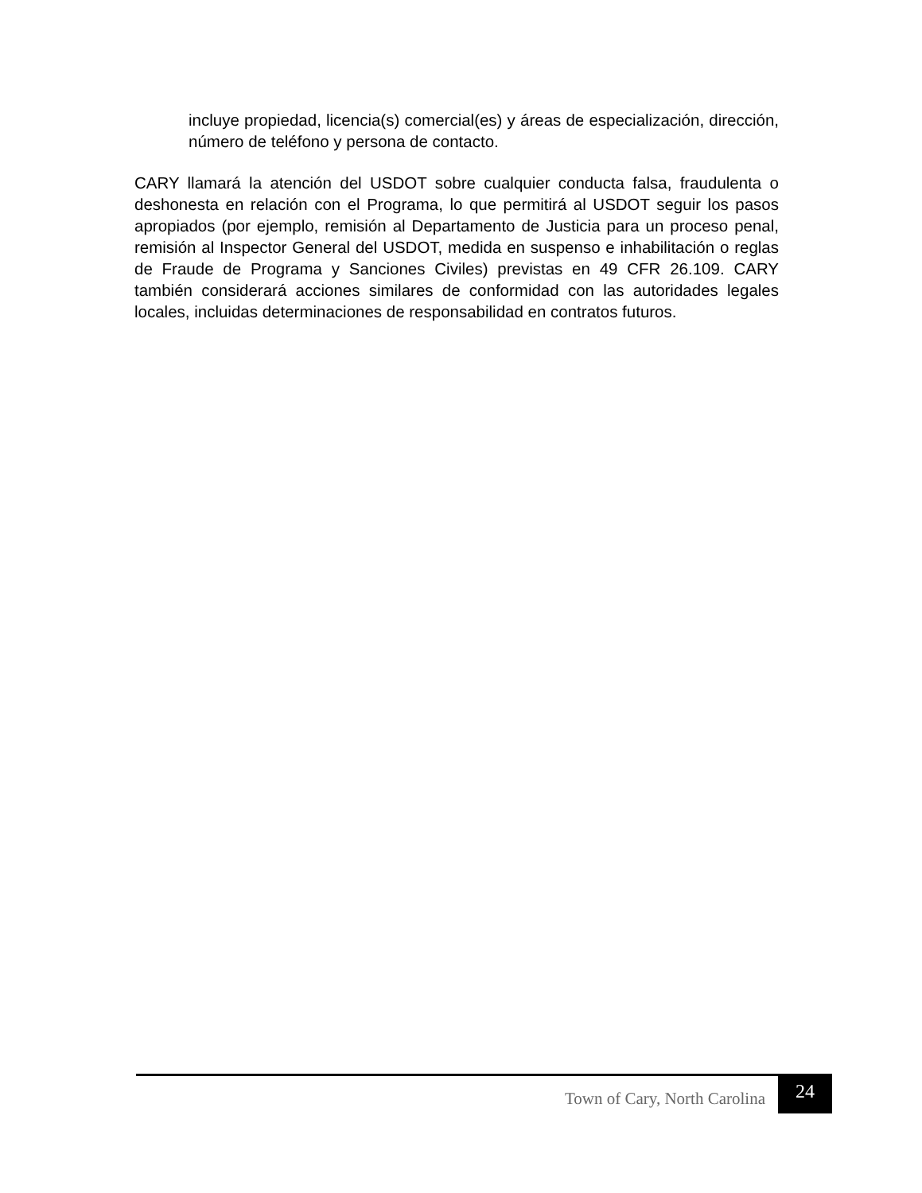incluye propiedad, licencia(s) comercial(es) y áreas de especialización, dirección, número de teléfono y persona de contacto.
CARY llamará la atención del USDOT sobre cualquier conducta falsa, fraudulenta o deshonesta en relación con el Programa, lo que permitirá al USDOT seguir los pasos apropiados (por ejemplo, remisión al Departamento de Justicia para un proceso penal, remisión al Inspector General del USDOT, medida en suspenso e inhabilitación o reglas de Fraude de Programa y Sanciones Civiles) previstas en 49 CFR 26.109. CARY también considerará acciones similares de conformidad con las autoridades legales locales, incluidas determinaciones de responsabilidad en contratos futuros.
Town of Cary, North Carolina 24